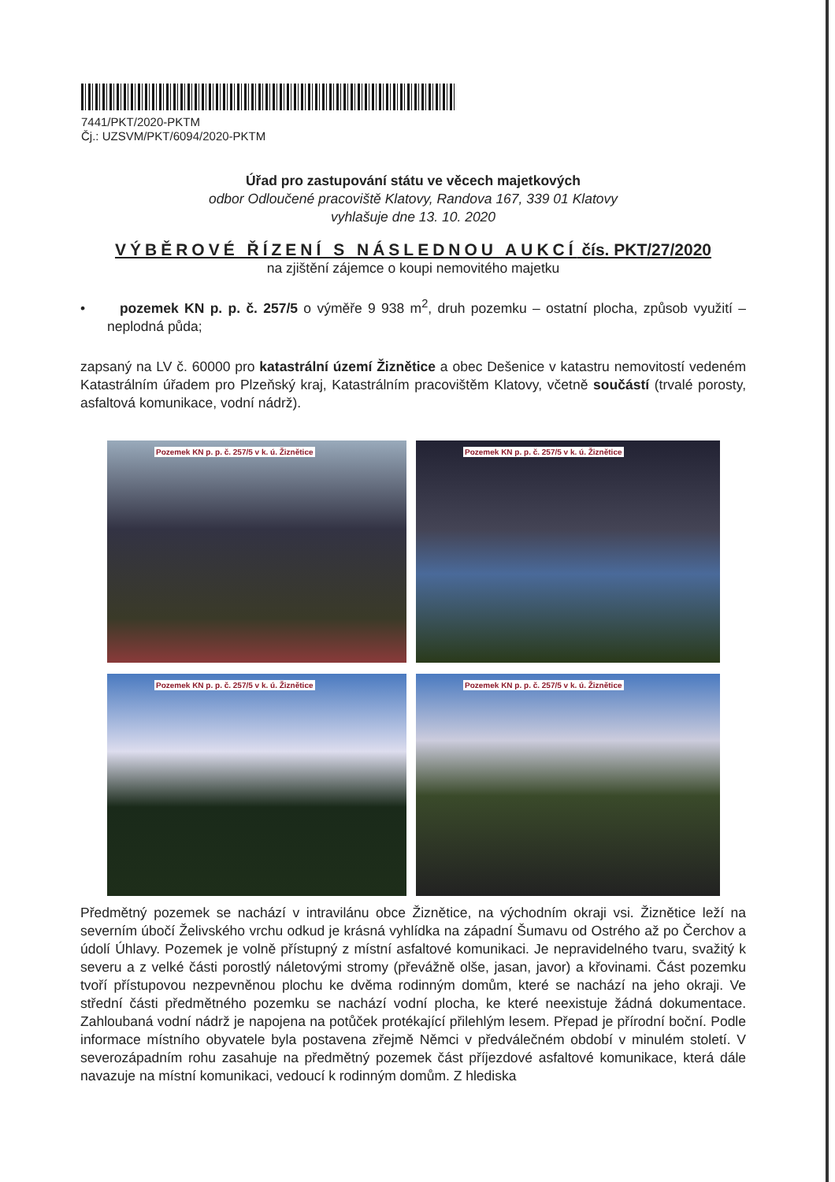7441/PKT/2020-PKTM
Čj.: UZSVM/PKT/6094/2020-PKTM
Úřad pro zastupování státu ve věcech majetkových
odbor Odloučené pracoviště Klatovy, Randova 167, 339 01 Klatovy
vyhlašuje dne 13. 10. 2020
VÝBĚROVÉ ŘÍZENÍ S NÁSLEDNOU AUKCÍ čís. PKT/27/2020
na zjištění zájemce o koupi nemovitého majetku
• pozemek KN p. p. č. 257/5 o výměře 9 938 m<sup>2</sup>, druh pozemku – ostatní plocha, způsob využití – neplodná půda;
zapsaný na LV č. 60000 pro katastrální území Žiznětice a obec Dešenice v katastru nemovitostí vedeném Katastrálním úřadem pro Plzeňský kraj, Katastrálním pracovištěm Klatovy, včetně součástí (trvalé porosty, asfaltová komunikace, vodní nádrž).
Pozemek KN p. p. č. 257/5 v k. ú. Žiznětice
Pozemek KN p. p. č. 257/5 v k. ú. Žiznětice
Pozemek KN p. p. č. 257/5 v k. ú. Žiznětice
Pozemek KN p. p. č. 257/5 v k. ú. Žiznětice
Předmětný pozemek se nachází v intravilánu obce Žiznětice, na východním okraji vsi. Žiznětice leží na severním úbočí Želivského vrchu odkud je krásná vyhlídka na západní Šumavu od Ostrého až po Čerchov a údolí Úhlavy. Pozemek je volně přístupný z místní asfaltové komunikaci. Je nepravidelného tvaru, svažitý k severu a z velké části porostlý náletovými stromy (převážně olše, jasan, javor) a křovinami. Část pozemku tvoří přístupovou nezpevněnou plochu ke dvěma rodinným domům, které se nachází na jeho okraji. Ve střední části předmětného pozemku se nachází vodní plocha, ke které neexistuje žádná dokumentace. Zahloubaná vodní nádrž je napojena na potůček protékající přilehlým lesem. Přepad je přírodní boční. Podle informace místního obyvatele byla postavena zřejmě Němci v předválečném období v minulém století. V severozápadním rohu zasahuje na předmětný pozemek část příjezdové asfaltové komunikace, která dále navazuje na místní komunikaci, vedoucí k rodinným domům. Z hlediska